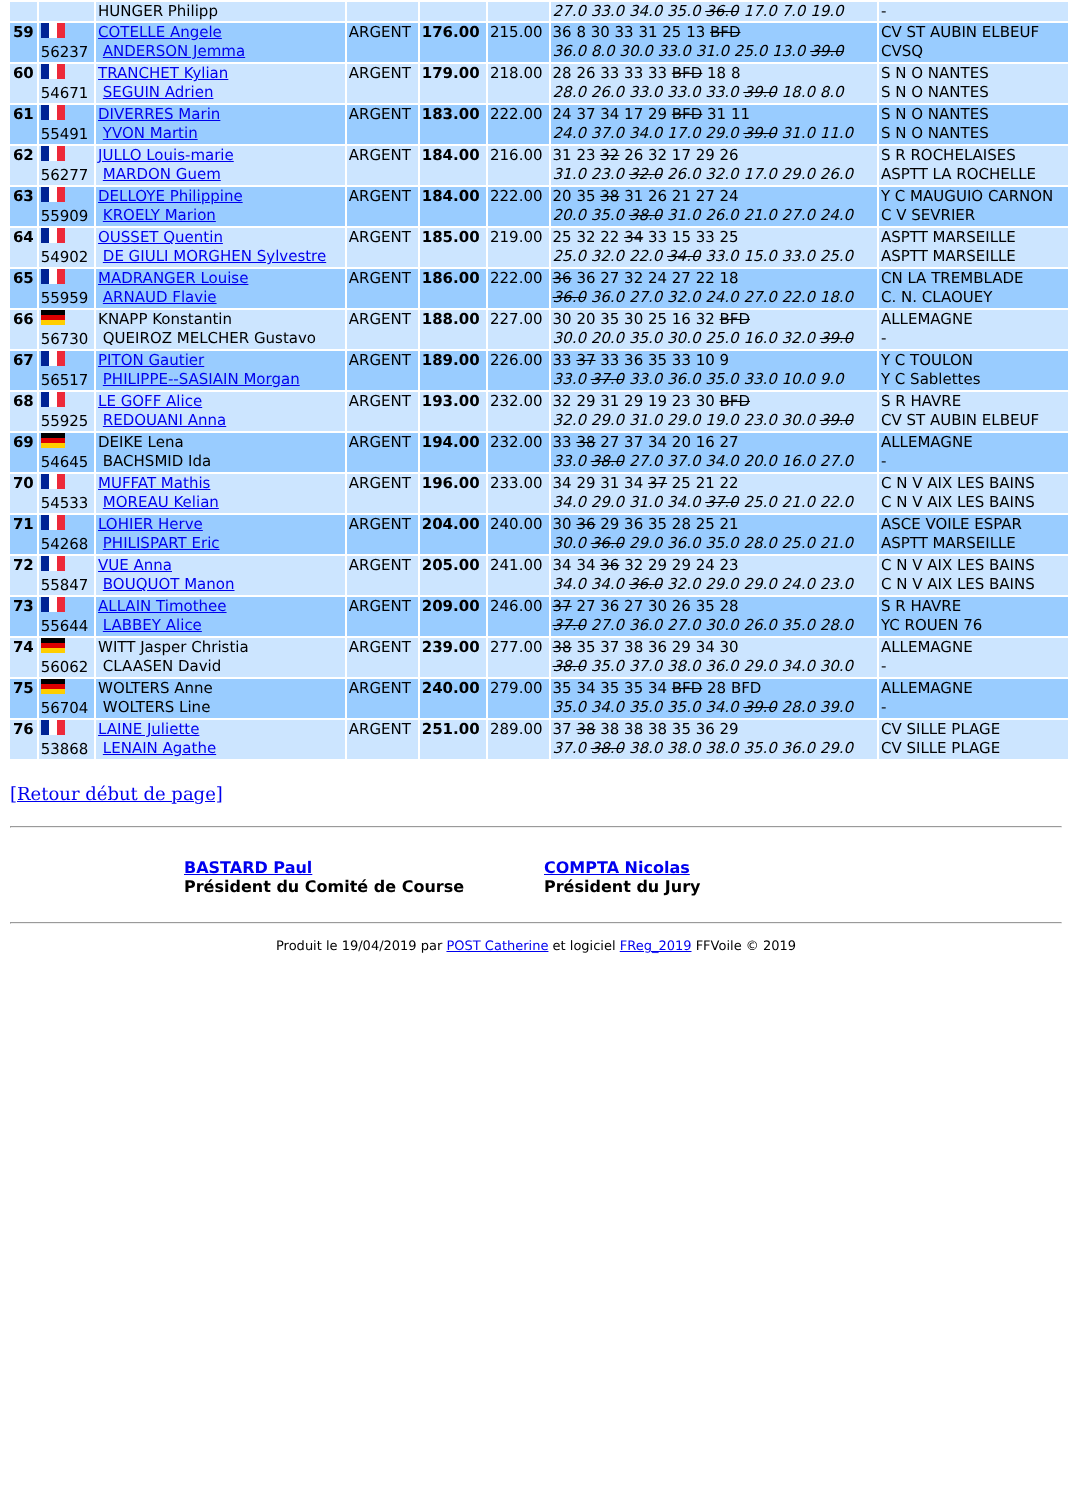| | | HUNGER Philipp | | | | 27.0 33.0 34.0 35.0 36.0 17.0 7.0 19.0 | - |
| 59 | 56237 | COTELLE Angele ANDERSON Jemma | ARGENT | 176.00 | 215.00 | 36 8 30 33 31 25 13 BFD 36.0 8.0 30.0 33.0 31.0 25.0 13.0 39.0 | CV ST AUBIN ELBEUF CVSQ |
| 60 | 54671 | TRANCHET Kylian SEGUIN Adrien | ARGENT | 179.00 | 218.00 | 28 26 33 33 33 BFD 18 8 28.0 26.0 33.0 33.0 33.0 39.0 18.0 8.0 | S N O NANTES S N O NANTES |
| 61 | 55491 | DIVERRES Marin YVON Martin | ARGENT | 183.00 | 222.00 | 24 37 34 17 29 BFD 31 11 24.0 37.0 34.0 17.0 29.0 39.0 31.0 11.0 | S N O NANTES S N O NANTES |
| 62 | 56277 | JULLO Louis-marie MARDON Guem | ARGENT | 184.00 | 216.00 | 31 23 32 26 32 17 29 26 31.0 23.0 32.0 26.0 32.0 17.0 29.0 26.0 | S R ROCHELAISES ASPTT LA ROCHELLE |
| 63 | 55909 | DELLOYE Philippine KROELY Marion | ARGENT | 184.00 | 222.00 | 20 35 38 31 26 21 27 24 20.0 35.0 38.0 31.0 26.0 21.0 27.0 24.0 | Y C MAUGUIO CARNON C V SEVRIER |
| 64 | 54902 | OUSSET Quentin DE GIULI MORGHEN Sylvestre | ARGENT | 185.00 | 219.00 | 25 32 22 34 33 15 33 25 25.0 32.0 22.0 34.0 33.0 15.0 33.0 25.0 | ASPTT MARSEILLE ASPTT MARSEILLE |
| 65 | 55959 | MADRANGER Louise ARNAUD Flavie | ARGENT | 186.00 | 222.00 | 36 36 27 32 24 27 22 18 36.0 36.0 27.0 32.0 24.0 27.0 22.0 18.0 | CN LA TREMBLADE C. N. CLAOUEY |
| 66 | 56730 | KNAPP Konstantin QUEIROZ MELCHER Gustavo | ARGENT | 188.00 | 227.00 | 30 20 35 30 25 16 32 BFD 30.0 20.0 35.0 30.0 25.0 16.0 32.0 39.0 | ALLEMAGNE - |
| 67 | 56517 | PITON Gautier PHILIPPE--SASIAIN Morgan | ARGENT | 189.00 | 226.00 | 33 37 33 36 35 33 10 9 33.0 37.0 33.0 36.0 35.0 33.0 10.0 9.0 | Y C TOULON Y C Sablettes |
| 68 | 55925 | LE GOFF Alice REDOUANI Anna | ARGENT | 193.00 | 232.00 | 32 29 31 29 19 23 30 BFD 32.0 29.0 31.0 29.0 19.0 23.0 30.0 39.0 | S R HAVRE CV ST AUBIN ELBEUF |
| 69 | 54645 | DEIKE Lena BACHSMID Ida | ARGENT | 194.00 | 232.00 | 33 38 27 37 34 20 16 27 33.0 38.0 27.0 37.0 34.0 20.0 16.0 27.0 | ALLEMAGNE - |
| 70 | 54533 | MUFFAT Mathis MOREAU Kelian | ARGENT | 196.00 | 233.00 | 34 29 31 34 37 25 21 22 34.0 29.0 31.0 34.0 37.0 25.0 21.0 22.0 | C N V AIX LES BAINS C N V AIX LES BAINS |
| 71 | 54268 | LOHIER Herve PHILISPART Eric | ARGENT | 204.00 | 240.00 | 30 36 29 36 35 28 25 21 30.0 36.0 29.0 36.0 35.0 28.0 25.0 21.0 | ASCE VOILE ESPAR ASPTT MARSEILLE |
| 72 | 55847 | VUE Anna BOUQUOT Manon | ARGENT | 205.00 | 241.00 | 34 34 36 32 29 29 24 23 34.0 34.0 36.0 32.0 29.0 29.0 24.0 23.0 | C N V AIX LES BAINS C N V AIX LES BAINS |
| 73 | 55644 | ALLAIN Timothee LABBEY Alice | ARGENT | 209.00 | 246.00 | 37 27 36 27 30 26 35 28 37.0 27.0 36.0 27.0 30.0 26.0 35.0 28.0 | S R HAVRE YC ROUEN 76 |
| 74 | 56062 | WITT Jasper Christia CLAASEN David | ARGENT | 239.00 | 277.00 | 38 35 37 38 36 29 34 30 38.0 35.0 37.0 38.0 36.0 29.0 34.0 30.0 | ALLEMAGNE - |
| 75 | 56704 | WOLTERS Anne WOLTERS Line | ARGENT | 240.00 | 279.00 | 35 34 35 35 34 BFD 28 BFD 35.0 34.0 35.0 35.0 34.0 39.0 28.0 39.0 | ALLEMAGNE - |
| 76 | 53868 | LAINE Juliette LENAIN Agathe | ARGENT | 251.00 | 289.00 | 37 38 38 38 38 35 36 29 37.0 38.0 38.0 38.0 38.0 35.0 36.0 29.0 | CV SILLE PLAGE CV SILLE PLAGE |
[Retour début de page]
BASTARD Paul
Président du Comité de Course
COMPTA Nicolas
Président du Jury
Produit le 19/04/2019 par POST Catherine et logiciel FReg_2019 FFVoile © 2019